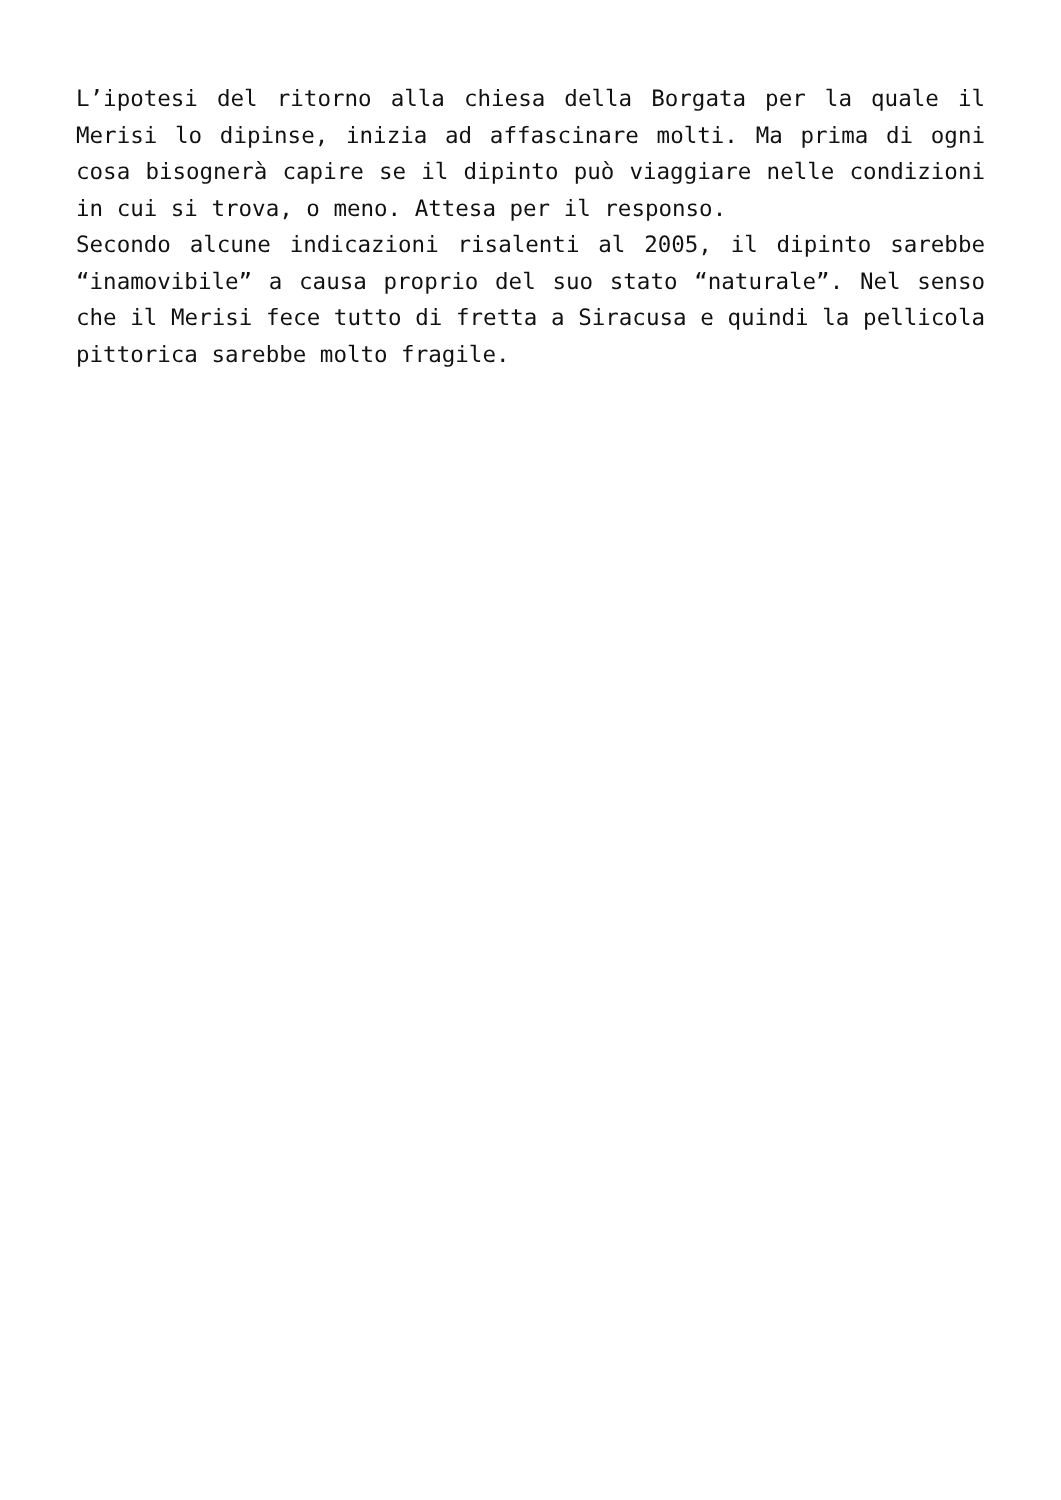L’ipotesi del ritorno alla chiesa della Borgata per la quale il Merisi lo dipinse, inizia ad affascinare molti. Ma prima di ogni cosa bisognerà capire se il dipinto può viaggiare nelle condizioni in cui si trova, o meno. Attesa per il responso.
Secondo alcune indicazioni risalenti al 2005, il dipinto sarebbe “inamovibile” a causa proprio del suo stato “naturale”. Nel senso che il Merisi fece tutto di fretta a Siracusa e quindi la pellicola pittorica sarebbe molto fragile.